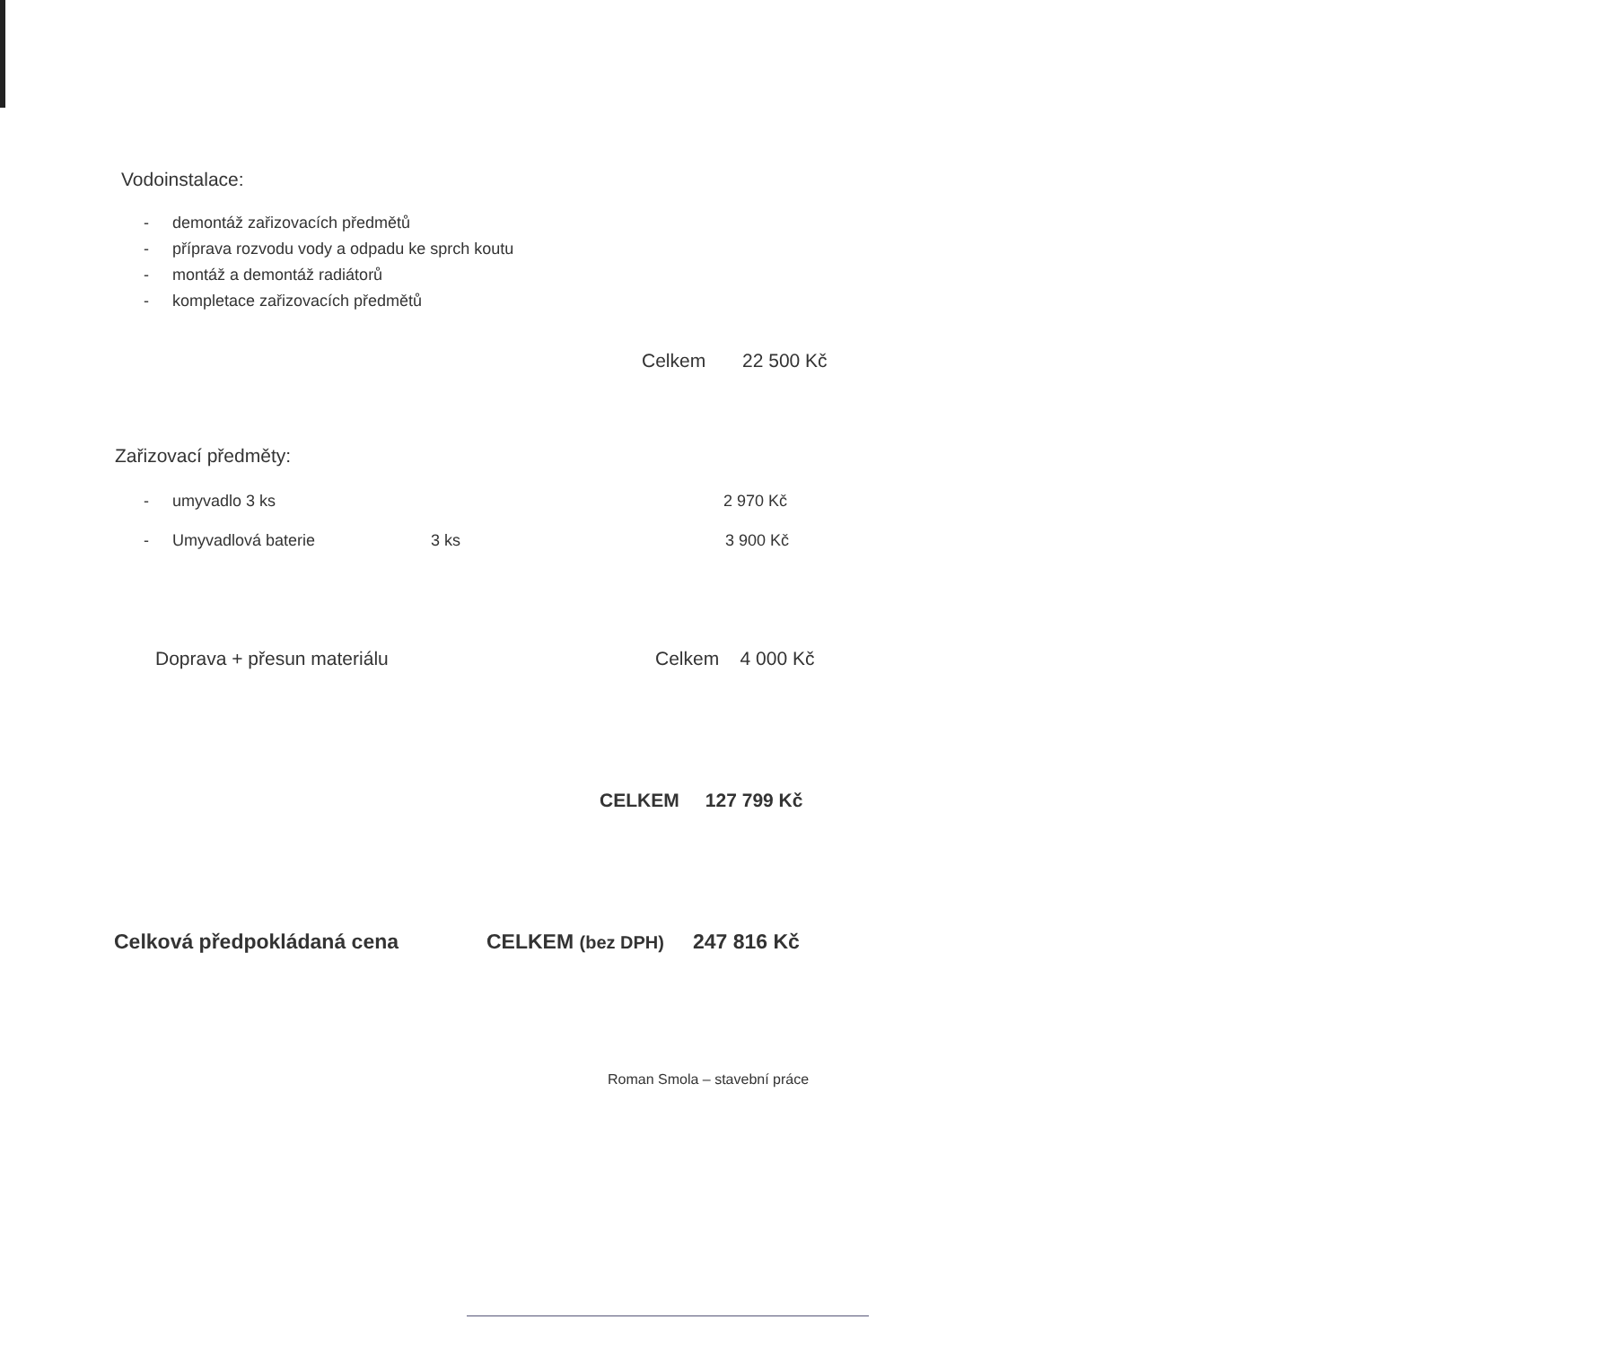Vodoinstalace:
- demontáž zařizovacích předmětů
- příprava rozvodu vody a odpadu ke sprch koutu
- montáž a demontáž radiátorů
- kompletace zařizovacích předmětů
Celkem 22 500 Kč
Zařizovací předměty:
- umyvadlo 3 ks 2 970 Kč
- Umyvadlová baterie 3 ks 3 900 Kč
Doprava + přesun materiálu Celkem 4 000 Kč
CELKEM 127 799 Kč
Celková předpokládaná cena CELKEM (bez DPH) 247 816 Kč
Roman Smola – stavební práce